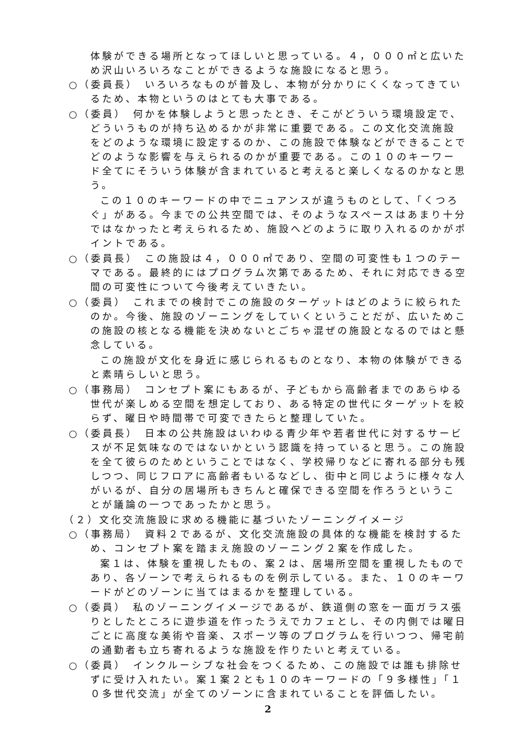体験ができる場所となってほしいと思っている。４，０００㎡と広いため沢山いろいろなことができるような施設になると思う。
○（委員長）　いろいろなものが普及し、本物が分かりにくくなってきているため、本物というのはとても大事である。
○（委員）　何かを体験しようと思ったとき、そこがどういう環境設定で、どういうものが持ち込めるかが非常に重要である。この文化交流施設をどのような環境に設定するのか、この施設で体験などができることでどのような影響を与えられるのかが重要である。この１０のキーワード全てにそういう体験が含まれていると考えると楽しくなるのかなと思う。
この１０のキーワードの中でニュアンスが違うものとして、「くつろぐ」がある。今までの公共空間では、そのようなスペースはあまり十分ではなかったと考えられるため、施設へどのように取り入れるのかがポイントである。
○（委員長）　この施設は４，０００㎡であり、空間の可変性も１つのテーマである。最終的にはプログラム次第であるため、それに対応できる空間の可変性について今後考えていきたい。
○（委員）　これまでの検討でこの施設のターゲットはどのように絞られたのか。今後、施設のゾーニングをしていくということだが、広いためこの施設の核となる機能を決めないとごちゃ混ぜの施設となるのではと懸念している。
この施設が文化を身近に感じられるものとなり、本物の体験ができると素晴らしいと思う。
○（事務局）　コンセプト案にもあるが、子どもから高齢者までのあらゆる世代が楽しめる空間を想定しており、ある特定の世代にターゲットを絞らず、曜日や時間帯で可変できたらと整理していた。
○（委員長）　日本の公共施設はいわゆる青少年や若者世代に対するサービスが不足気味なのではないかという認識を持っていると思う。この施設を全て彼らのためということではなく、学校帰りなどに寄れる部分も残しつつ、同じフロアに高齢者もいるなどし、街中と同じように様々な人がいるが、自分の居場所もきちんと確保できる空間を作ろうということが議論の一つであったかと思う。
（２）文化交流施設に求める機能に基づいたゾーニングイメージ
○（事務局）　資料２であるが、文化交流施設の具体的な機能を検討するため、コンセプト案を踏まえ施設のゾーニング２案を作成した。
案１は、体験を重視したもの、案２は、居場所空間を重視したものであり、各ゾーンで考えられるものを例示している。また、１０のキーワードがどのゾーンに当てはまるかを整理している。
○（委員）　私のゾーニングイメージであるが、鉄道側の窓を一面ガラス張りとしたところに遊歩道を作ったうえでカフェとし、その内側では曜日ごとに高度な美術や音楽、スポーツ等のプログラムを行いつつ、帰宅前の通勤者も立ち寄れるような施設を作りたいと考えている。
○（委員）　インクルーシブな社会をつくるため、この施設では誰も排除せずに受け入れたい。案１案２とも１０のキーワードの「９多様性」「１０多世代交流」が全てのゾーンに含まれていることを評価したい。
2